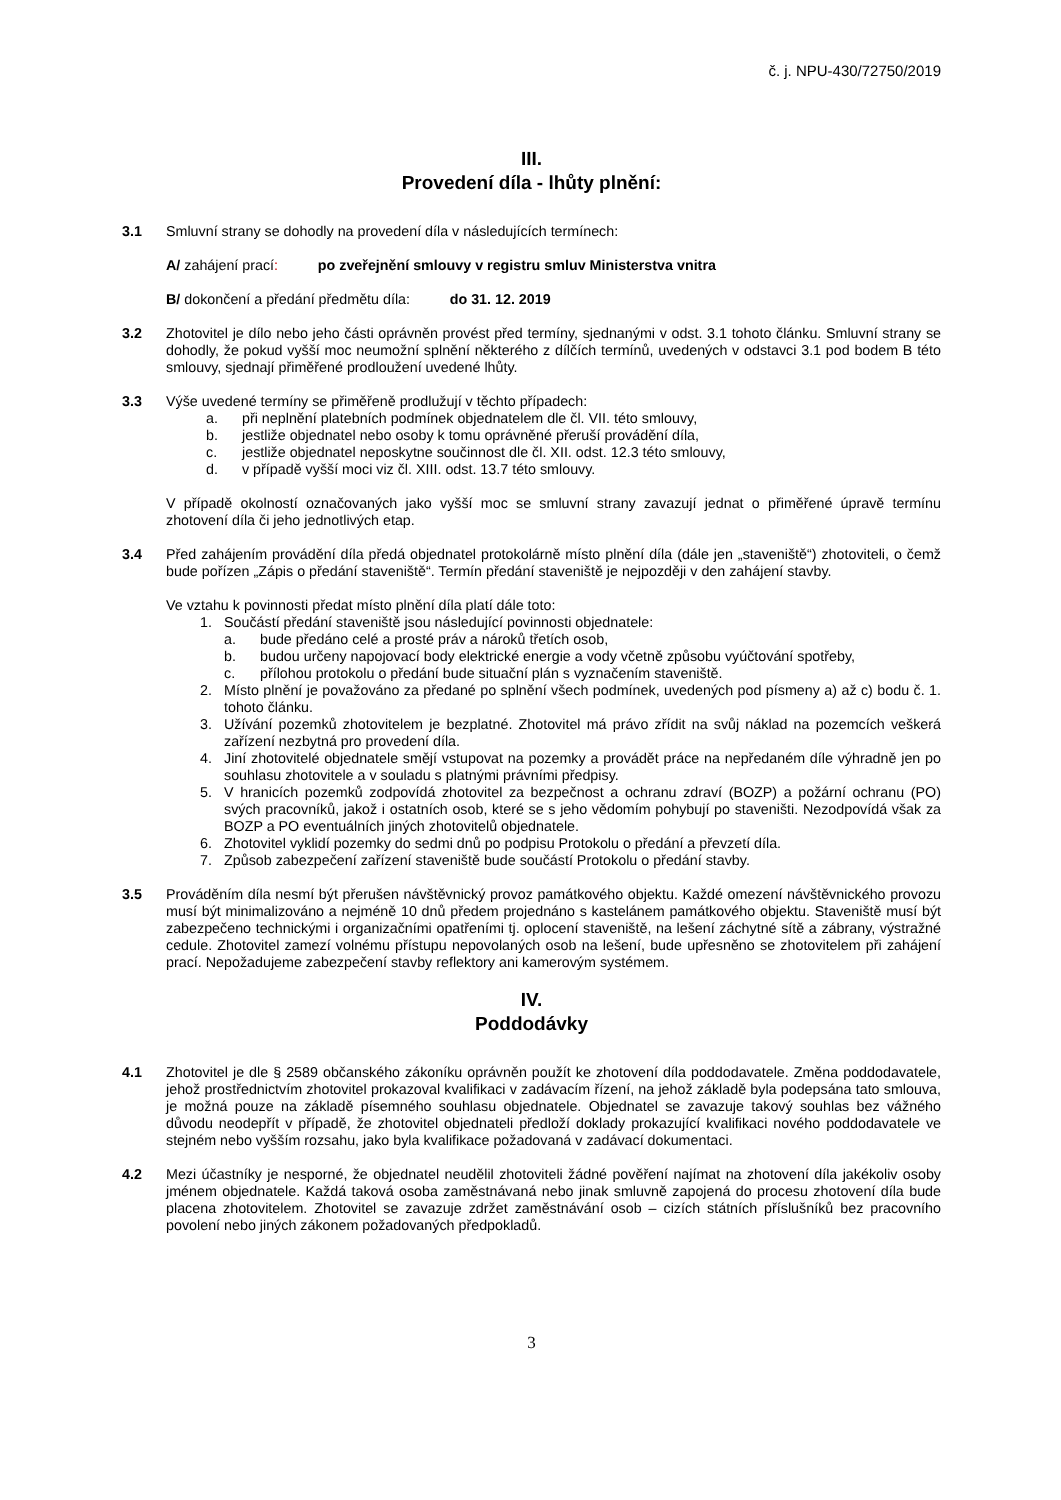č. j. NPU-430/72750/2019
III.
Provedení díla - lhůty plnění:
3.1 Smluvní strany se dohodly na provedení díla v následujících termínech:
A/ zahájení prací: po zveřejnění smlouvy v registru smluv Ministerstva vnitra
B/ dokončení a předání předmětu díla: do 31. 12. 2019
3.2 Zhotovitel je dílo nebo jeho části oprávněn provést před termíny, sjednanými v odst. 3.1 tohoto článku. Smluvní strany se dohodly, že pokud vyšší moc neumožní splnění některého z dílčích termínů, uvedených v odstavci 3.1 pod bodem B této smlouvy, sjednají přiměřené prodloužení uvedené lhůty.
3.3 Výše uvedené termíny se přiměřeně prodlužují v těchto případech:
a. při neplnění platebních podmínek objednatelem dle čl. VII. této smlouvy,
b. jestliže objednatel nebo osoby k tomu oprávněné přeruší provádění díla,
c. jestliže objednatel neposkytne součinnost dle čl. XII. odst. 12.3 této smlouvy,
d. v případě vyšší moci viz čl. XIII. odst. 13.7 této smlouvy.
V případě okolností označovaných jako vyšší moc se smluvní strany zavazují jednat o přiměřené úpravě termínu zhotovení díla či jeho jednotlivých etap.
3.4 Před zahájením provádění díla předá objednatel protokolárně místo plnění díla (dále jen „staveniště“) zhotoviteli, o čemž bude pořízen „Zápis o předání staveniště“. Termín předání staveniště je nejpozději v den zahájení stavby.
Ve vztahu k povinnosti předat místo plnění díla platí dále toto:
1. Součástí předání staveniště jsou následující povinnosti objednatele:
a. bude předáno celé a prosté práv a nároků třetích osob,
b. budou určeny napojovací body elektrické energie a vody včetně způsobu vyúčtování spotřeby,
c. přílohou protokolu o předání bude situační plán s vyznačením staveniště.
2. Místo plnění je považováno za předané po splnění všech podmínek, uvedených pod písmeny a) až c) bodu č. 1. tohoto článku.
3. Užívání pozemků zhotovitelem je bezplatné. Zhotovitel má právo zřídit na svůj náklad na pozemcích veškerá zařízení nezbytná pro provedení díla.
4. Jiní zhotovitelé objednatele smějí vstupovat na pozemky a provádět práce na nepředaném díle výhradně jen po souhlasu zhotovitele a v souladu s platnými právními předpisy.
5. V hranicích pozemků zodpovídá zhotovitel za bezpečnost a ochranu zdraví (BOZP) a požární ochranu (PO) svých pracovníků, jakož i ostatních osob, které se s jeho vědomím pohybují po staveništi. Nezodpovídá však za BOZP a PO eventuálních jiných zhotovitelů objednatele.
6. Zhotovitel vyklidí pozemky do sedmi dnů po podpisu Protokolu o předání a převzetí díla.
7. Způsob zabezpečení zařízení staveniště bude součástí Protokolu o předání stavby.
3.5 Prováděním díla nesmí být přerušen návštěvnický provoz památkového objektu. Každé omezení návštěvnického provozu musí být minimalizováno a nejméně 10 dnů předem projednáno s kastelánem památkového objektu. Staveniště musí být zabezpečeno technickými i organizačními opatřeními tj. oplocení staveniště, na lešení záchytné sítě a zábrany, výstražné cedule. Zhotovitel zamezí volnému přístupu nepovolaných osob na lešení, bude upřesněno se zhotovitelem při zahájení prací. Nepožadujeme zabezpečení stavby reflektory ani kamerovým systémem.
IV.
Poddodávky
4.1 Zhotovitel je dle § 2589 občanského zákoníku oprávněn použít ke zhotovení díla poddodavatele. Změna poddodavatele, jehož prostřednictvím zhotovitel prokazoval kvalifikaci v zadávacím řízení, na jehož základě byla podepsána tato smlouva, je možná pouze na základě písemného souhlasu objednatele. Objednatel se zavazuje takový souhlas bez vážného důvodu neodepřít v případě, že zhotovitel objednateli předloží doklady prokazující kvalifikaci nového poddodavatele ve stejném nebo vyšším rozsahu, jako byla kvalifikace požadovaná v zadávací dokumentaci.
4.2 Mezi účastníky je nesporné, že objednatel neudělil zhotoviteli žádné pověření najímat na zhotovení díla jakékoliv osoby jménem objednatele. Každá taková osoba zaměstnávaná nebo jinak smluvně zapojená do procesu zhotovení díla bude placena zhotovitelem. Zhotovitel se zavazuje zdržet zaměstnávání osob – cizích státních příslušníků bez pracovního povolení nebo jiných zákonem požadovaných předpokladů.
3